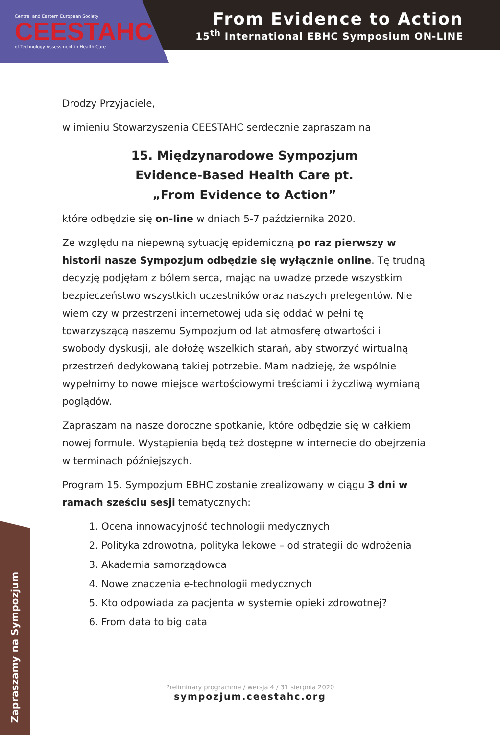Central and Eastern European Society
CEESTAHC
of Technology Assessment in Health Care
From Evidence to Action
15<sup>th</sup> International EBHC Symposium ON-LINE
Drodzy Przyjaciele,
w imieniu Stowarzyszenia CEESTAHC serdecznie zapraszam na
15. Międzynarodowe Sympozjum
Evidence-Based Health Care pt.
„From Evidence to Action”
które odbędzie się on-line w dniach 5-7 października 2020.
Ze względu na niepewną sytuację epidemiczną po raz pierwszy w historii nasze Sympozjum odbędzie się wyłącznie online. Tę trudną decyzję podjęłam z bólem serca, mając na uwadze przede wszystkim bezpieczeństwo wszystkich uczestników oraz naszych prelegentów. Nie wiem czy w przestrzeni internetowej uda się oddać w pełni tę towarzyszącą naszemu Sympozjum od lat atmosferę otwartości i swobody dyskusji, ale dołożę wszelkich starań, aby stworzyć wirtualną przestrzeń dedykowaną takiej potrzebie. Mam nadzieję, że wspólnie wypełnimy to nowe miejsce wartościowymi treściami i życzliwą wymianą poglądów.
Zapraszam na nasze doroczne spotkanie, które odbędzie się w całkiem nowej formule. Wystąpienia będą też dostępne w internecie do obejrzenia w terminach późniejszych.
Program 15. Sympozjum EBHC zostanie zrealizowany w ciągu 3 dni w ramach sześciu sesji tematycznych:
1. Ocena innowacyjność technologii medycznych
2. Polityka zdrowotna, polityka lekowe – od strategii do wdrożenia
3. Akademia samorządowca
4. Nowe znaczenia e-technologii medycznych
5. Kto odpowiada za pacjenta w systemie opieki zdrowotnej?
6. From data to big data
Zapraszamy na Sympozjum
Preliminary programme / wersja 4 / 31 sierpnia 2020
sympozjum.ceestahc.org